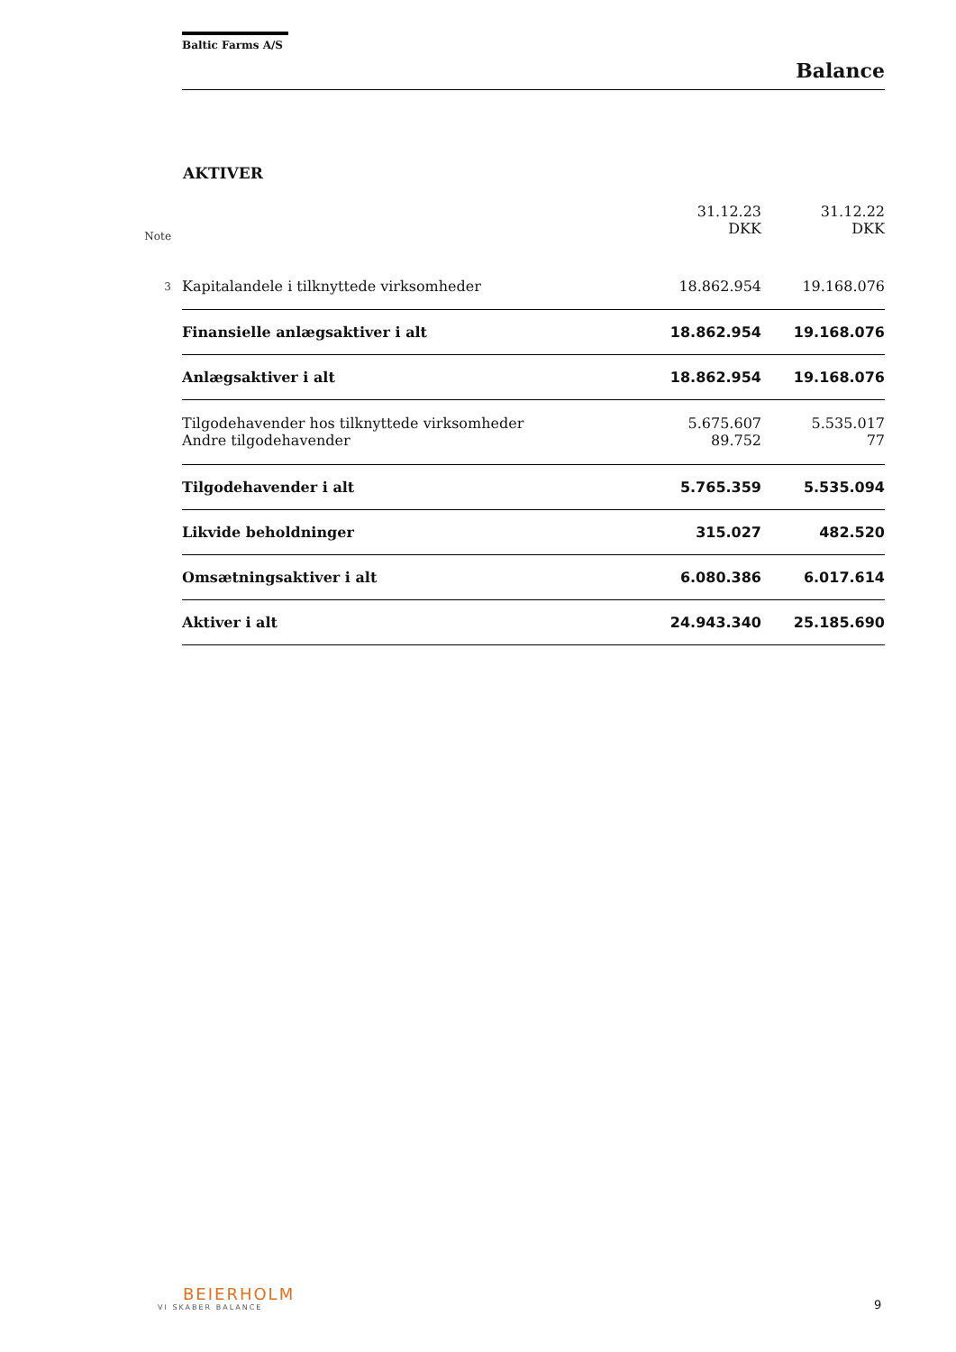Baltic Farms A/S
Balance
AKTIVER
| Note | | 31.12.23 DKK | 31.12.22 DKK |
| --- | --- | --- | --- |
| 3 | Kapitalandele i tilknyttede virksomheder | 18.862.954 | 19.168.076 |
| | Finansielle anlægsaktiver i alt | 18.862.954 | 19.168.076 |
| | Anlægsaktiver i alt | 18.862.954 | 19.168.076 |
| | Tilgodehavender hos tilknyttede virksomheder | 5.675.607 | 5.535.017 |
| | Andre tilgodehavender | 89.752 | 77 |
| | Tilgodehavender i alt | 5.765.359 | 5.535.094 |
| | Likvide beholdninger | 315.027 | 482.520 |
| | Omsætningsaktiver i alt | 6.080.386 | 6.017.614 |
| | Aktiver i alt | 24.943.340 | 25.185.690 |
BEIERHOLM
VI SKABER BALANCE
9